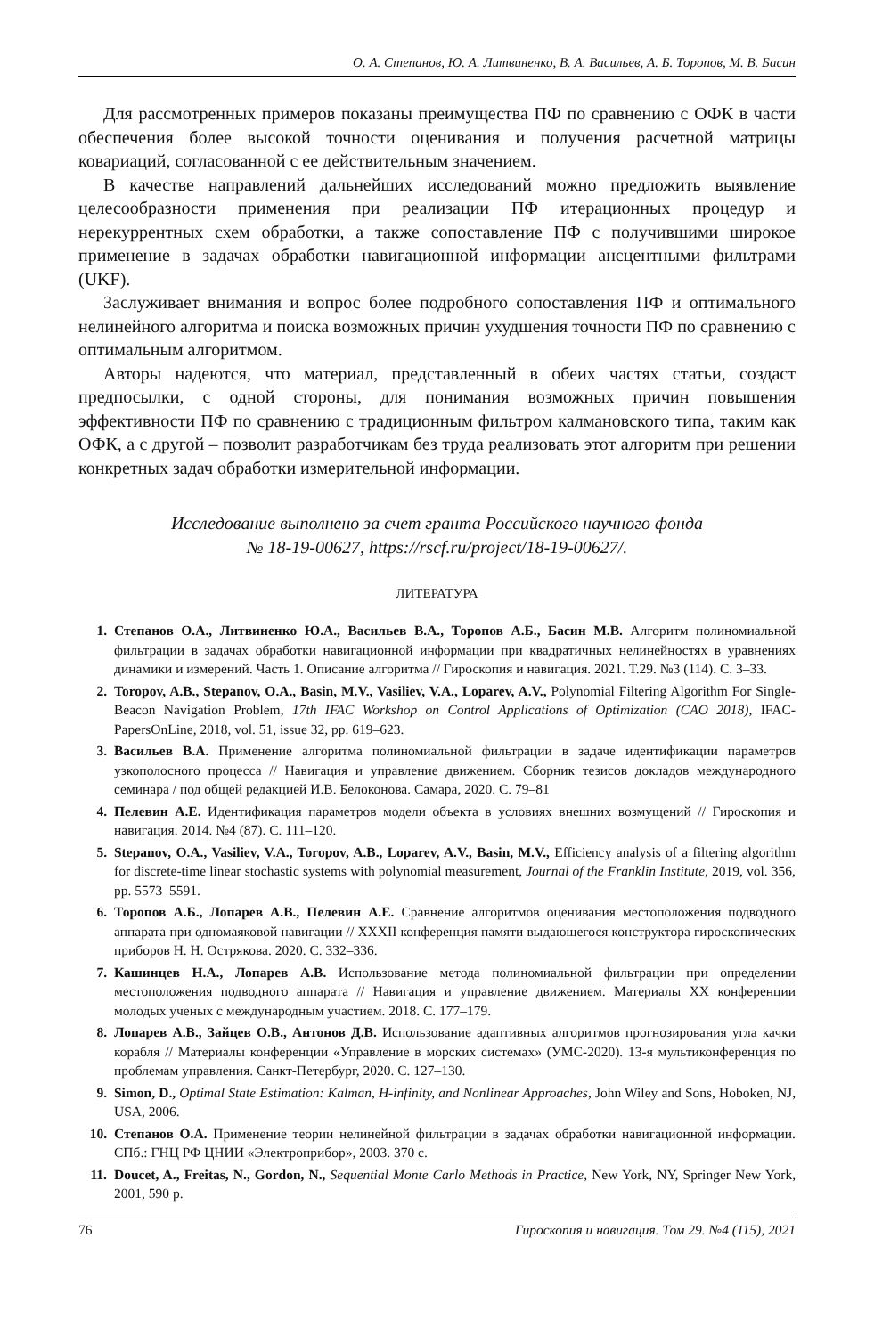О. А. Степанов, Ю. А. Литвиненко, В. А. Васильев, А. Б. Торопов, М. В. Басин
Для рассмотренных примеров показаны преимущества ПФ по сравнению с ОФК в части обеспечения более высокой точности оценивания и получения расчетной матрицы ковариаций, согласованной с ее действительным значением.
В качестве направлений дальнейших исследований можно предложить выявление целесообразности применения при реализации ПФ итерационных процедур и нерекуррентных схем обработки, а также сопоставление ПФ с получившими широкое применение в задачах обработки навигационной информации ансцентными фильтрами (UKF).
Заслуживает внимания и вопрос более подробного сопоставления ПФ и оптимального нелинейного алгоритма и поиска возможных причин ухудшения точности ПФ по сравнению с оптимальным алгоритмом.
Авторы надеются, что материал, представленный в обеих частях статьи, создаст предпосылки, с одной стороны, для понимания возможных причин повышения эффективности ПФ по сравнению с традиционным фильтром калмановского типа, таким как ОФК, а с другой – позволит разработчикам без труда реализовать этот алгоритм при решении конкретных задач обработки измерительной информации.
Исследование выполнено за счет гранта Российского научного фонда
№ 18-19-00627, https://rscf.ru/project/18-19-00627/.
ЛИТЕРАТУРА
1. Степанов О.А., Литвиненко Ю.А., Васильев В.А., Торопов А.Б., Басин М.В. Алгоритм полиномиальной фильтрации в задачах обработки навигационной информации при квадратичных нелинейностях в уравнениях динамики и измерений. Часть 1. Описание алгоритма // Гироскопия и навигация. 2021. Т.29. №3 (114). С. 3–33.
2. Toropov, A.B., Stepanov, O.A., Basin, M.V., Vasiliev, V.A., Loparev, A.V., Polynomial Filtering Algorithm For Single-Beacon Navigation Problem, 17th IFAC Workshop on Control Applications of Optimization (CAO 2018), IFAC-PapersOnLine, 2018, vol. 51, issue 32, pp. 619–623.
3. Васильев В.А. Применение алгоритма полиномиальной фильтрации в задаче идентификации параметров узкополосного процесса // Навигация и управление движением. Сборник тезисов докладов международного семинара / под общей редакцией И.В. Белоконова. Самара, 2020. С. 79–81
4. Пелевин А.Е. Идентификация параметров модели объекта в условиях внешних возмущений // Гироскопия и навигация. 2014. №4 (87). С. 111–120.
5. Stepanov, O.A., Vasiliev, V.A., Toropov, A.B., Loparev, A.V., Basin, M.V., Efficiency analysis of a filtering algorithm for discrete-time linear stochastic systems with polynomial measurement, Journal of the Franklin Institute, 2019, vol. 356, pp. 5573–5591.
6. Торопов А.Б., Лопарев А.В., Пелевин А.Е. Сравнение алгоритмов оценивания местоположения подводного аппарата при одномаяковой навигации // XXXII конференция памяти выдающегося конструктора гироскопических приборов Н. Н. Острякова. 2020. С. 332–336.
7. Кашинцев Н.А., Лопарев А.В. Использование метода полиномиальной фильтрации при определении местоположения подводного аппарата // Навигация и управление движением. Материалы XX конференции молодых ученых с международным участием. 2018. С. 177–179.
8. Лопарев А.В., Зайцев О.В., Антонов Д.В. Использование адаптивных алгоритмов прогнозирования угла качки корабля // Материалы конференции «Управление в морских системах» (УМС-2020). 13-я мультиконференция по проблемам управления. Санкт-Петербург, 2020. С. 127–130.
9. Simon, D., Optimal State Estimation: Kalman, H-infinity, and Nonlinear Approaches, John Wiley and Sons, Hoboken, NJ, USA, 2006.
10. Степанов О.А. Применение теории нелинейной фильтрации в задачах обработки навигационной информации. СПб.: ГНЦ РФ ЦНИИ «Электроприбор», 2003. 370 с.
11. Doucet, A., Freitas, N., Gordon, N., Sequential Monte Carlo Methods in Practice, New York, NY, Springer New York, 2001, 590 p.
76 Гироскопия и навигация. Том 29. №4 (115), 2021